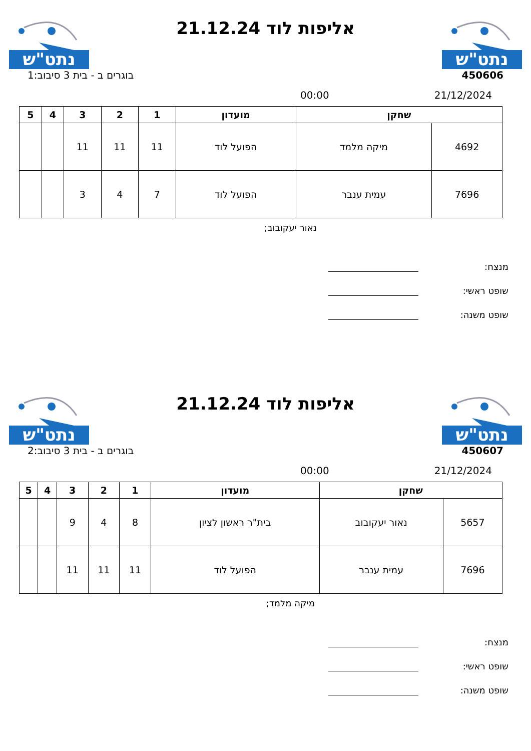נתט"ש
אליפות לוד 21.12.24
נתט"ש
450606 בוגרים ב - בית 3 סיבוב:1
21/12/2024 00:00
| שחקן | | מועדון | 1 | 2 | 3 | 4 | 5 |
| --- | --- | --- | --- | --- | --- | --- | --- |
| 4692 | מיקה מלמד | הפועל לוד | 11 | 11 | 11 | | |
| 7696 | עמית ענבר | הפועל לוד | 7 | 4 | 3 | | |
נאור יעקובוב;
מנצח:
שופט ראשי:
שופט משנה:
נתט"ש
אליפות לוד 21.12.24
נתט"ש
450607 בוגרים ב - בית 3 סיבוב:2
21/12/2024 00:00
| שחקן | | מועדון | 1 | 2 | 3 | 4 | 5 |
| --- | --- | --- | --- | --- | --- | --- | --- |
| 5657 | נאור יעקובוב | בית"ר ראשון לציון | 8 | 4 | 9 | | |
| 7696 | עמית ענבר | הפועל לוד | 11 | 11 | 11 | | |
מיקה מלמד;
מנצח:
שופט ראשי:
שופט משנה: